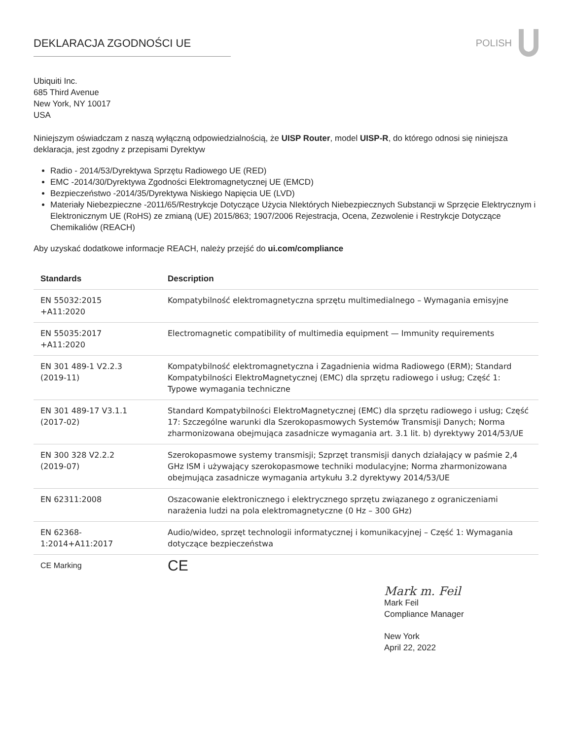DEKLARACJA ZGODNOŚCI UE POLISH
Ubiquiti Inc.
685 Third Avenue
New York, NY 10017
USA
Niniejszym oświadczam z naszą wyłączną odpowiedzialnością, że UISP Router, model UISP-R, do którego odnosi się niniejsza deklaracja, jest zgodny z przepisami Dyrektyw
Radio - 2014/53/Dyrektywa Sprzętu Radiowego UE (RED)
EMC -2014/30/Dyrektywa Zgodności Elektromagnetycznej UE (EMCD)
Bezpieczeństwo -2014/35/Dyrektywa Niskiego Napięcia UE (LVD)
Materiały Niebezpieczne -2011/65/Restrykcje Dotyczące Użycia NIektórych Niebezpiecznych Substancji w Sprzęcie Elektrycznym i Elektronicznym UE (RoHS) ze zmianą (UE) 2015/863; 1907/2006 Rejestracja, Ocena, Zezwolenie i Restrykcje Dotyczące Chemikaliów (REACH)
Aby uzyskać dodatkowe informacje REACH, należy przejść do ui.com/compliance
| Standards | Description |
| --- | --- |
| EN 55032:2015 +A11:2020 | Kompatybilność elektromagnetyczna sprzętu multimedialnego – Wymagania emisyjne |
| EN 55035:2017 +A11:2020 | Electromagnetic compatibility of multimedia equipment — Immunity requirements |
| EN 301 489-1 V2.2.3 (2019-11) | Kompatybilność elektromagnetyczna i Zagadnienia widma Radiowego (ERM); Standard Kompatybilności ElektroMagnetycznej (EMC) dla sprzętu radiowego i usług; Część 1: Typowe wymagania techniczne |
| EN 301 489-17 V3.1.1 (2017-02) | Standard Kompatybilności ElektroMagnetycznej (EMC) dla sprzętu radiowego i usług; Część 17: Szczególne warunki dla Szerokopasmowych Systemów Transmisji Danych; Norma zharmonizowana obejmująca zasadnicze wymagania art. 3.1 lit. b) dyrektywy 2014/53/UE |
| EN 300 328 V2.2.2 (2019-07) | Szerokopasmowe systemy transmisji; Szprzęt transmisji danych działający w paśmie 2,4 GHz ISM i używający szerokopasmowe techniki modulacyjne; Norma zharmonizowana obejmująca zasadnicze wymagania artykułu 3.2 dyrektywy 2014/53/UE |
| EN 62311:2008 | Oszacowanie elektronicznego i elektrycznego sprzętu związanego z ograniczeniami narażenia ludzi na pola elektromagnetyczne (0 Hz – 300 GHz) |
| EN 62368- 1:2014+A11:2017 | Audio/wideo, sprzęt technologii informatycznej i komunikacyjnej – Część 1: Wymagania dotyczące bezpieczeństwa |
| CE Marking | CE |
Mark m. Feil
Mark Feil
Compliance Manager
New York
April 22, 2022